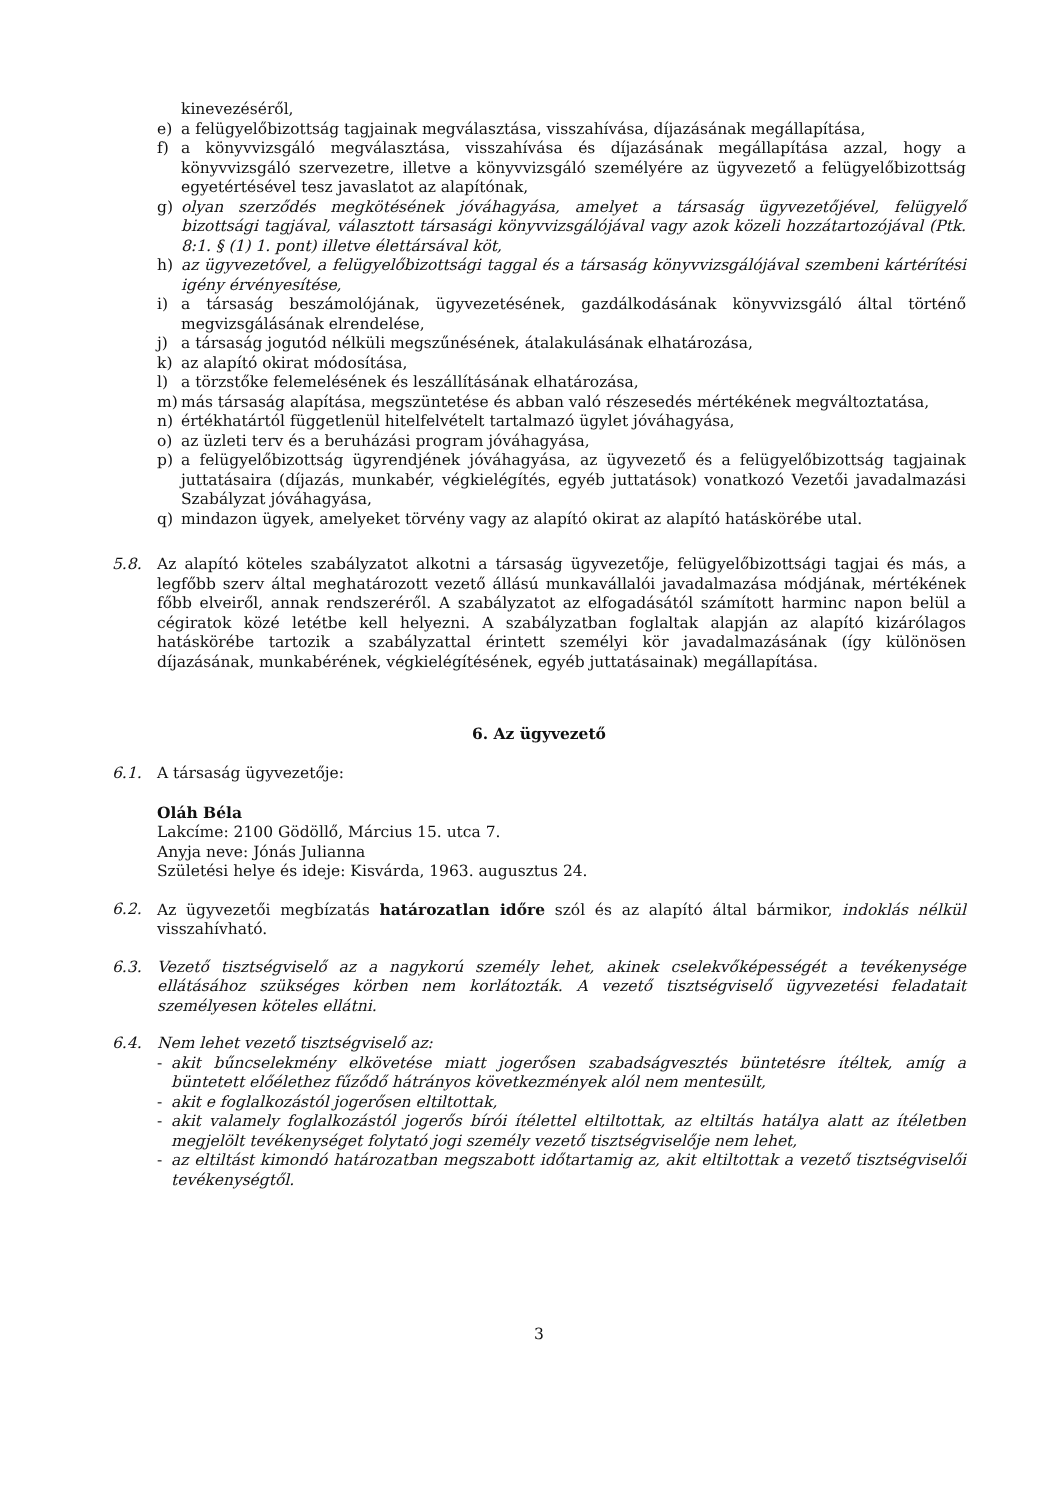kinevezéséről,
e) a felügyelőbizottság tagjainak megválasztása, visszahívása, díjazásának megállapítása,
f) a könyvvizsgáló megválasztása, visszahívása és díjazásának megállapítása azzal, hogy a könyvvizsgáló szervezetre, illetve a könyvvizsgáló személyére az ügyvezető a felügyelőbizottság egyetértésével tesz javaslatot az alapítónak,
g) olyan szerződés megkötésének jóváhagyása, amelyet a társaság ügyvezetőjével, felügyelő bizottsági tagjával, választott társasági könyvvizsgálójával vagy azok közeli hozzátartozójával (Ptk. 8:1. § (1) 1. pont) illetve élettársával köt,
h) az ügyvezetővel, a felügyelőbizottsági taggal és a társaság könyvvizsgálójával szembeni kártérítési igény érvényesítése,
i) a társaság beszámolójának, ügyvezetésének, gazdálkodásának könyvvizsgáló által történő megvizsgálásának elrendelése,
j) a társaság jogutód nélküli megszűnésének, átalakulásának elhatározása,
k) az alapító okirat módosítása,
l) a törzstőke felemelésének és leszállításának elhatározása,
m) más társaság alapítása, megszüntetése és abban való részesedés mértékének megváltoztatása,
n) értékhatártól függetlenül hitelfelvételt tartalmazó ügylet jóváhagyása,
o) az üzleti terv és a beruházási program jóváhagyása,
p) a felügyelőbizottság ügyrendjének jóváhagyása, az ügyvezető és a felügyelőbizottság tagjainak juttatásaira (díjazás, munkabér, végkielégítés, egyéb juttatások) vonatkozó Vezetői javadalmazási Szabályzat jóváhagyása,
q) mindazon ügyek, amelyeket törvény vagy az alapító okirat az alapító hatáskörébe utal.
5.8. Az alapító köteles szabályzatot alkotni a társaság ügyvezetője, felügyelőbizottsági tagjai és más, a legfőbb szerv által meghatározott vezető állású munkavállalói javadalmazása módjának, mértékének főbb elveiről, annak rendszeréről. A szabályzatot az elfogadásától számított harminc napon belül a cégiratok közé letétbe kell helyezni. A szabályzatban foglaltak alapján az alapító kizárólagos hatáskörébe tartozik a szabályzattal érintett személyi kör javadalmazásának (így különösen díjazásának, munkabérének, végkielégítésének, egyéb juttatásainak) megállapítása.
6. Az ügyvezető
6.1. A társaság ügyvezetője:
Oláh Béla
Lakcíme: 2100 Gödöllő, Március 15. utca 7.
Anyja neve: Jónás Julianna
Születési helye és ideje: Kisvárda, 1963. augusztus 24.
6.2. Az ügyvezetői megbízatás határozatlan időre szól és az alapító által bármikor, indoklás nélkül visszahívható.
6.3. Vezető tisztségviselő az a nagykorú személy lehet, akinek cselekvőképességét a tevékenysége ellátásához szükséges körben nem korlátozták. A vezető tisztségviselő ügyvezetési feladatait személyesen köteles ellátni.
6.4. Nem lehet vezető tisztségviselő az:
- akit bűncselekmény elkövetése miatt jogerősen szabadságvesztés büntetésre ítéltek, amíg a büntetett előélethez fűződő hátrányos következmények alól nem mentesült,
- akit e foglalkozástól jogerősen eltiltottak,
- akit valamely foglalkozástól jogerős bírói ítélettel eltiltottak, az eltiltás hatálya alatt az ítéletben megjelölt tevékenységet folytató jogi személy vezető tisztségviselője nem lehet,
- az eltiltást kimondó határozatban megszabott időtartamig az, akit eltiltottak a vezető tisztségviselői tevékenységtől.
3